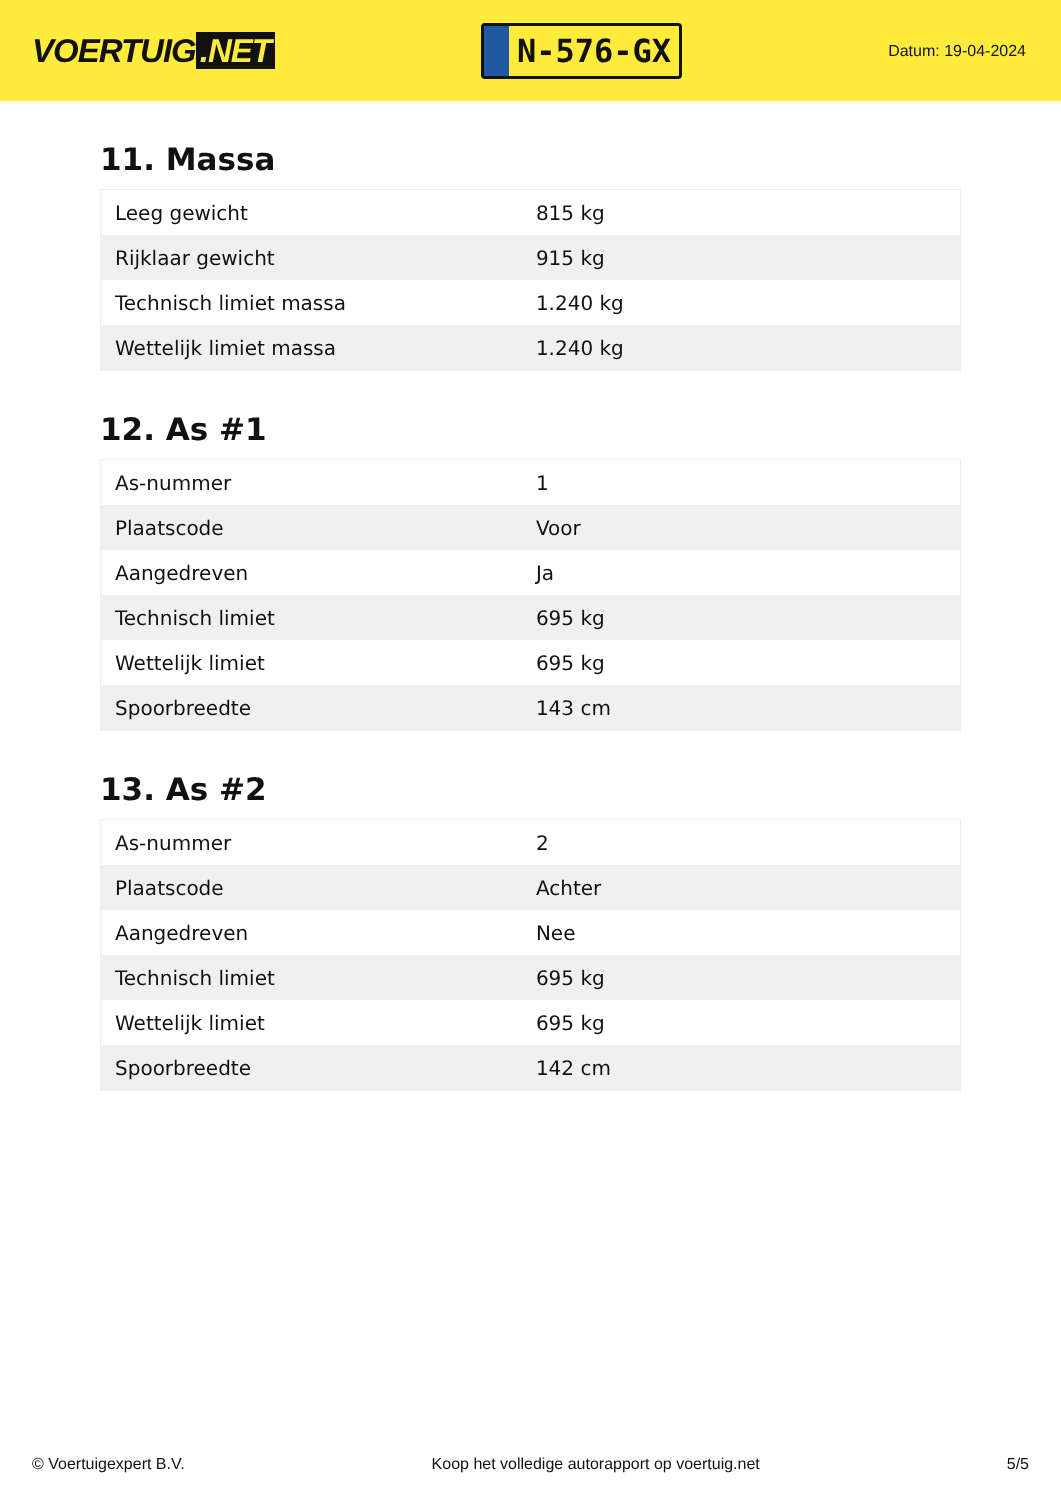VOERTUIG.NET
N-576-GX
Datum: 19-04-2024
11. Massa
| Leeg gewicht | 815 kg |
| Rijklaar gewicht | 915 kg |
| Technisch limiet massa | 1.240 kg |
| Wettelijk limiet massa | 1.240 kg |
12. As #1
| As-nummer | 1 |
| Plaatscode | Voor |
| Aangedreven | Ja |
| Technisch limiet | 695 kg |
| Wettelijk limiet | 695 kg |
| Spoorbreedte | 143 cm |
13. As #2
| As-nummer | 2 |
| Plaatscode | Achter |
| Aangedreven | Nee |
| Technisch limiet | 695 kg |
| Wettelijk limiet | 695 kg |
| Spoorbreedte | 142 cm |
© Voertuigexpert B.V. Koop het volledige autorapport op voertuig.net 5/5